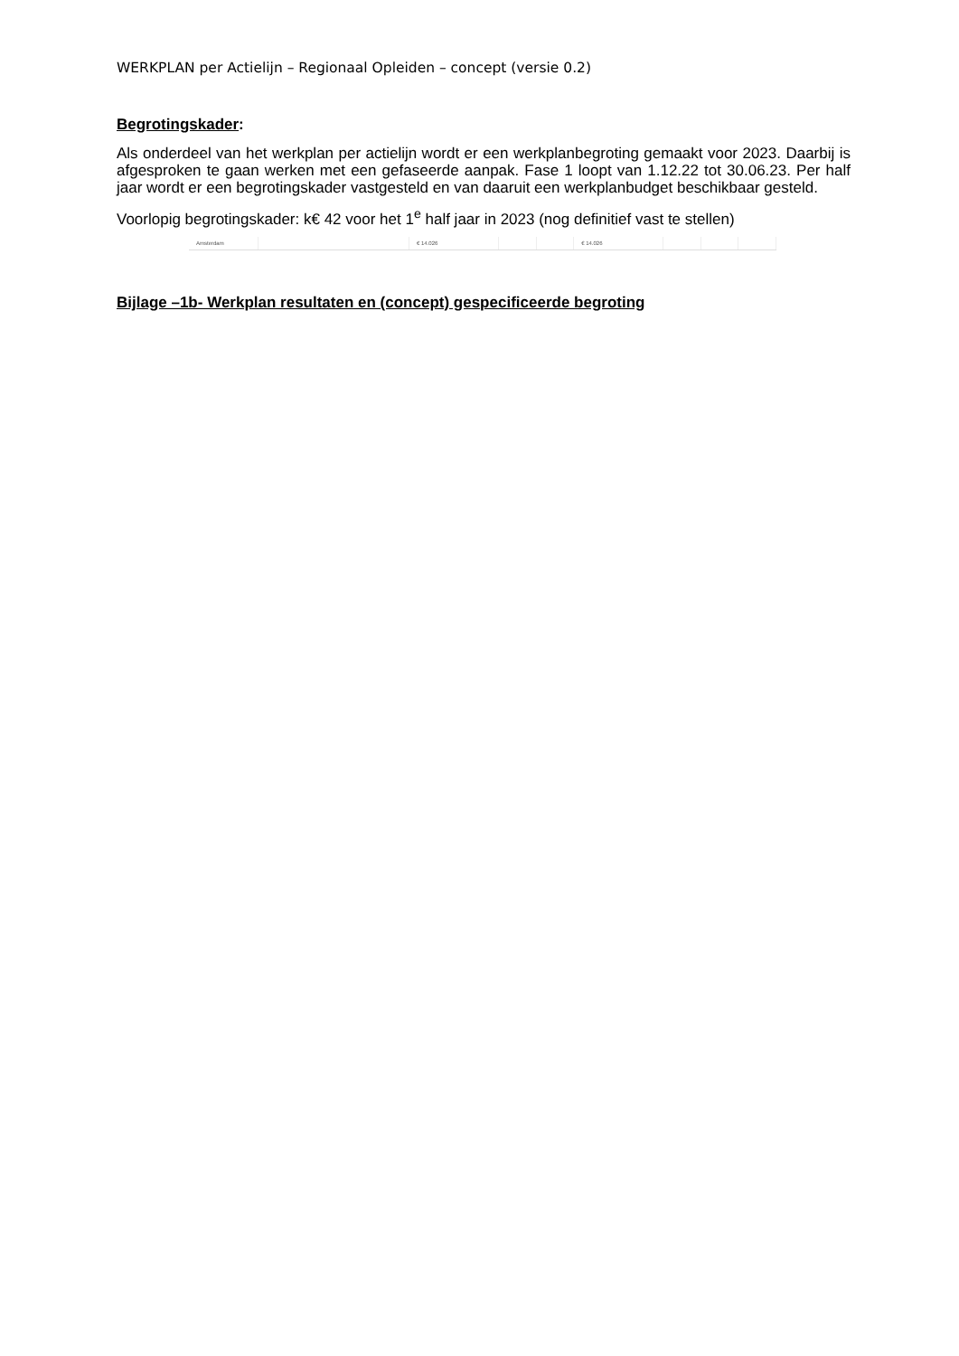WERKPLAN per Actielijn – Regionaal Opleiden – concept (versie 0.2)
Begrotingskader:
Als onderdeel van het werkplan per actielijn wordt er een werkplanbegroting gemaakt voor 2023. Daarbij is afgesproken te gaan werken met een gefaseerde aanpak. Fase 1 loopt van 1.12.22 tot 30.06.23. Per half jaar wordt er een begrotingskader vastgesteld en van daaruit een werkplanbudget beschikbaar gesteld.
Voorlopig begrotingskader: k€ 42 voor het 1<sup>e</sup> half jaar in 2023 (nog definitief vast te stellen)
| Amsterdam | | € 14.026 | | | € 14.026 | | | |
Bijlage –1b- Werkplan resultaten en (concept) gespecificeerde begroting